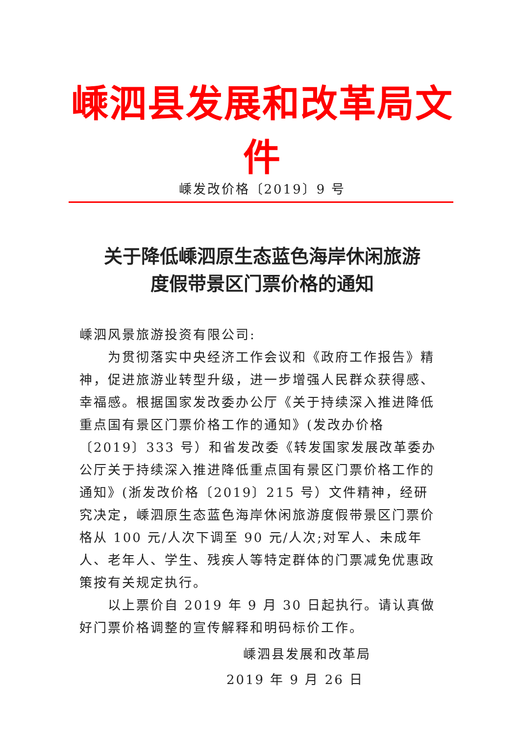嵊泗县发展和改革局文件
嵊发改价格〔2019〕9 号
关于降低嵊泗原生态蓝色海岸休闲旅游
度假带景区门票价格的通知
嵊泗风景旅游投资有限公司:
为贯彻落实中央经济工作会议和《政府工作报告》精神，促进旅游业转型升级，进一步增强人民群众获得感、幸福感。根据国家发改委办公厅《关于持续深入推进降低重点国有景区门票价格工作的通知》(发改办价格〔2019〕333 号）和省发改委《转发国家发展改革委办公厅关于持续深入推进降低重点国有景区门票价格工作的通知》(浙发改价格〔2019〕215 号）文件精神，经研究决定，嵊泗原生态蓝色海岸休闲旅游度假带景区门票价格从 100 元/人次下调至 90 元/人次;对军人、未成年人、老年人、学生、残疾人等特定群体的门票减免优惠政策按有关规定执行。
以上票价自 2019 年 9 月 30 日起执行。请认真做好门票价格调整的宣传解释和明码标价工作。
嵊泗县发展和改革局
2019 年 9 月 26 日